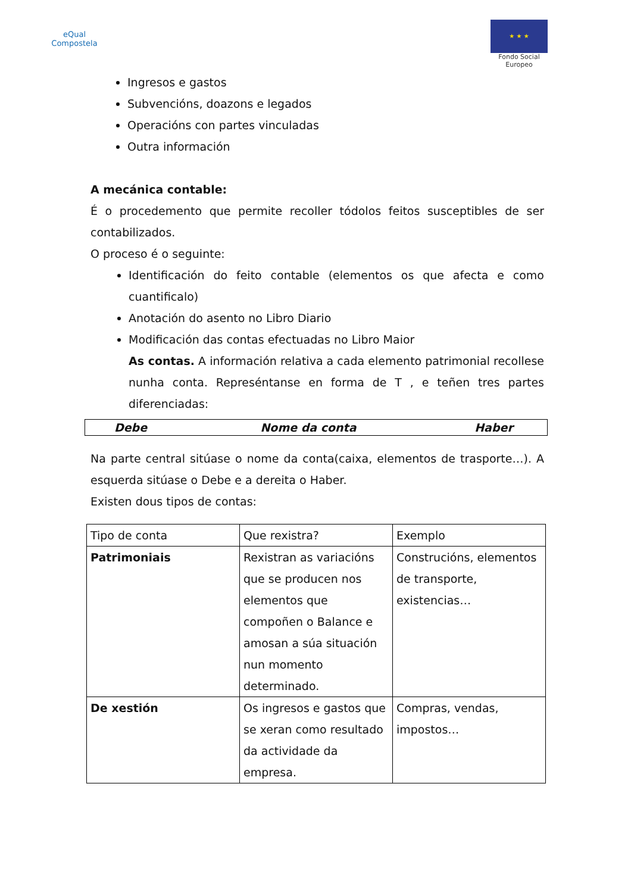eQual
Compostela
★ ★ ★
Fondo Social
Europeo
Ingresos e gastos
Subvencións, doazons e legados
Operacións con partes vinculadas
Outra información
A mecánica contable:
É o procedemento que permite recoller tódolos feitos susceptibles de ser contabilizados.
O proceso é o seguinte:
Identificación do feito contable (elementos os que afecta e como cuantificalo)
Anotación do asento no Libro Diario
Modificación das contas efectuadas no Libro Maior
As contas. A información relativa a cada elemento patrimonial recollese nunha conta. Represéntanse en forma de T , e teñen tres partes diferenciadas:
| Debe | Nome da conta | Haber |
Na parte central sitúase o nome da conta(caixa, elementos de trasporte…). A esquerda sitúase o Debe e a dereita o Haber.
Existen dous tipos de contas:
| Tipo de conta | Que rexistra? | Exemplo |
| Patrimoniais | Rexistran as variacións que se producen nos elementos que compoñen o Balance e amosan a súa situación nun momento determinado. | Construcións, elementos de transporte, existencias… |
| De xestión | Os ingresos e gastos que se xeran como resultado da actividade da empresa. | Compras, vendas, impostos… |